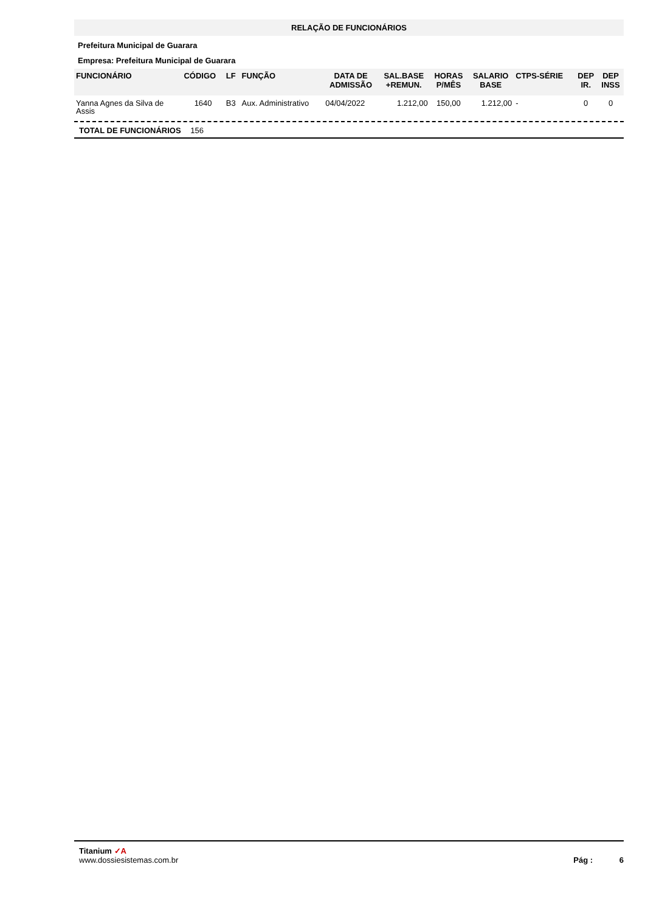RELAÇÃO DE FUNCIONÁRIOS
Prefeitura Municipal de Guarara
Empresa: Prefeitura Municipal de Guarara
| FUNCIONÁRIO | CÓDIGO | LF | FUNÇÃO | DATA DE ADMISSÃO | SAL.BASE +REMUN. | HORAS P/MÊS | SALARIO BASE | CTPS-SÉRIE | DEP IR. | DEP INSS |
| --- | --- | --- | --- | --- | --- | --- | --- | --- | --- | --- |
| Yanna Agnes da Silva de Assis | 1640 | B3 | Aux. Administrativo | 04/04/2022 | 1.212,00 | 150,00 | 1.212,00 | - | 0 | 0 |
TOTAL DE FUNCIONÁRIOS 156
Titanium ✓A
www.dossiesistemas.com.br
Pág : 6